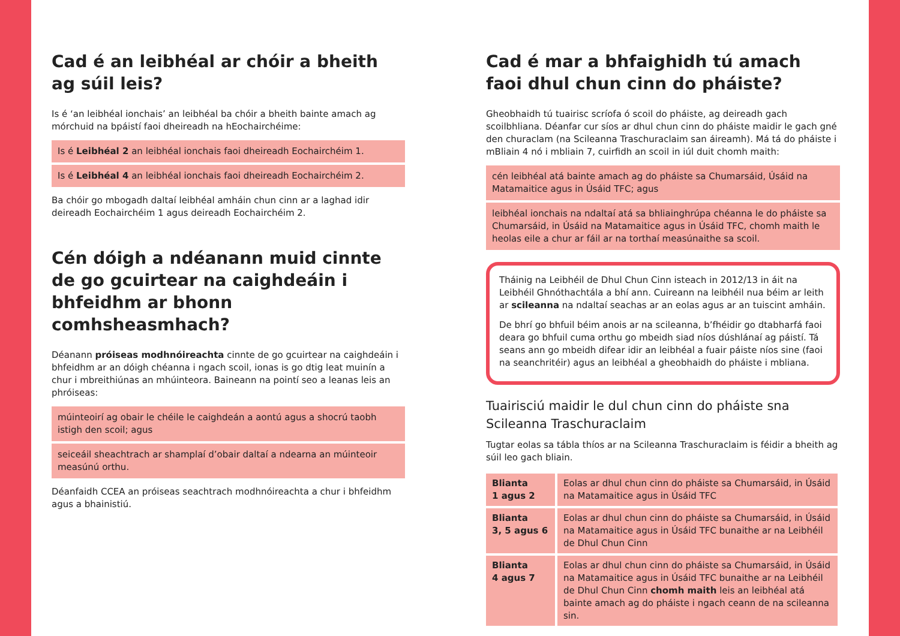Cad é an leibhéal ar chóir a bheith
ag súil leis?
Is é ‘an leibhéal ionchais’ an leibhéal ba chóir a bheith bainte amach ag mórchuid na bpáistí faoi dheireadh na hEochairchéime:
Is é Leibhéal 2 an leibhéal ionchais faoi dheireadh Eochairchéim 1.
Is é Leibhéal 4 an leibhéal ionchais faoi dheireadh Eochairchéim 2.
Ba chóir go mbogadh daltaí leibhéal amháin chun cinn ar a laghad idir deireadh Eochairchéim 1 agus deireadh Eochairchéim 2.
Cén dóigh a ndéanann muid cinnte de go gcuirtear na caighdeáin i bhfeidhm ar bhonn comhsheasmhach?
Déanann próiseas modhnóireachta cinnte de go gcuirtear na caighdeáin i bhfeidhm ar an dóigh chéanna i ngach scoil, ionas is go dtig leat muinín a chur i mbreithiúnas an mhúinteora. Baineann na pointí seo a leanas leis an phróiseas:
múinteoirí ag obair le chéile le caighdeán a aontú agus a shocrú taobh istigh den scoil; agus
seiceáil sheachtrach ar shamplaí d’obair daltaí a ndearna an múinteoir measúnú orthu.
Déanfaidh CCEA an próiseas seachtrach modhnóireachta a chur i bhfeidhm agus a bhainistiú.
Cad é mar a bhfaighidh tú amach faoi dhul chun cinn do pháiste?
Gheobhaidh tú tuairisc scríofa ó scoil do pháiste, ag deireadh gach scoilbhliana. Déanfar cur síos ar dhul chun cinn do pháiste maidir le gach gné den churaclam (na Scileanna Traschuraclaim san áireamh). Má tá do pháiste i mBliain 4 nó i mbliain 7, cuirfidh an scoil in iúl duit chomh maith:
cén leibhéal atá bainte amach ag do pháiste sa Chumarsáid, Úsáid na Matamaitice agus in Úsáid TFC; agus
leibhéal ionchais na ndaltaí atá sa bhliainghrúpa chéanna le do pháiste sa Chumarsáid, in Úsáid na Matamaitice agus in Úsáid TFC, chomh maith le heolas eile a chur ar fáil ar na torthaí measúnaithe sa scoil.
Tháinig na Leibhéil de Dhul Chun Cinn isteach in 2012/13 in áit na Leibhéil Ghnóthachtála a bhí ann. Cuireann na leibhéil nua béim ar leith ar scileanna na ndaltaí seachas ar an eolas agus ar an tuiscint amháin.
De bhrí go bhfuil béim anois ar na scileanna, b’fhéidir go dtabharfá faoi deara go bhfuil cuma orthu go mbeidh siad níos dúshlánaí ag páistí. Tá seans ann go mbeidh difear idir an leibhéal a fuair páiste níos sine (faoi na seanchritéir) agus an leibhéal a gheobhaidh do pháiste i mbliana.
Tuairisciú maidir le dul chun cinn do pháiste sna Scileanna Traschuraclaim
Tugtar eolas sa tábla thíos ar na Scileanna Traschuraclaim is féidir a bheith ag súil leo gach bliain.
| Blianta 1 agus 2 | Eolas ar dhul chun cinn do pháiste sa Chumarsáid, in Úsáid na Matamaitice agus in Úsáid TFC |
| Blianta 3, 5 agus 6 | Eolas ar dhul chun cinn do pháiste sa Chumarsáid, in Úsáid na Matamaitice agus in Úsáid TFC bunaithe ar na Leibhéil de Dhul Chun Cinn |
| Blianta 4 agus 7 | Eolas ar dhul chun cinn do pháiste sa Chumarsáid, in Úsáid na Matamaitice agus in Úsáid TFC bunaithe ar na Leibhéil de Dhul Chun Cinn chomh maith leis an leibhéal atá bainte amach ag do pháiste i ngach ceann de na scileanna sin. |